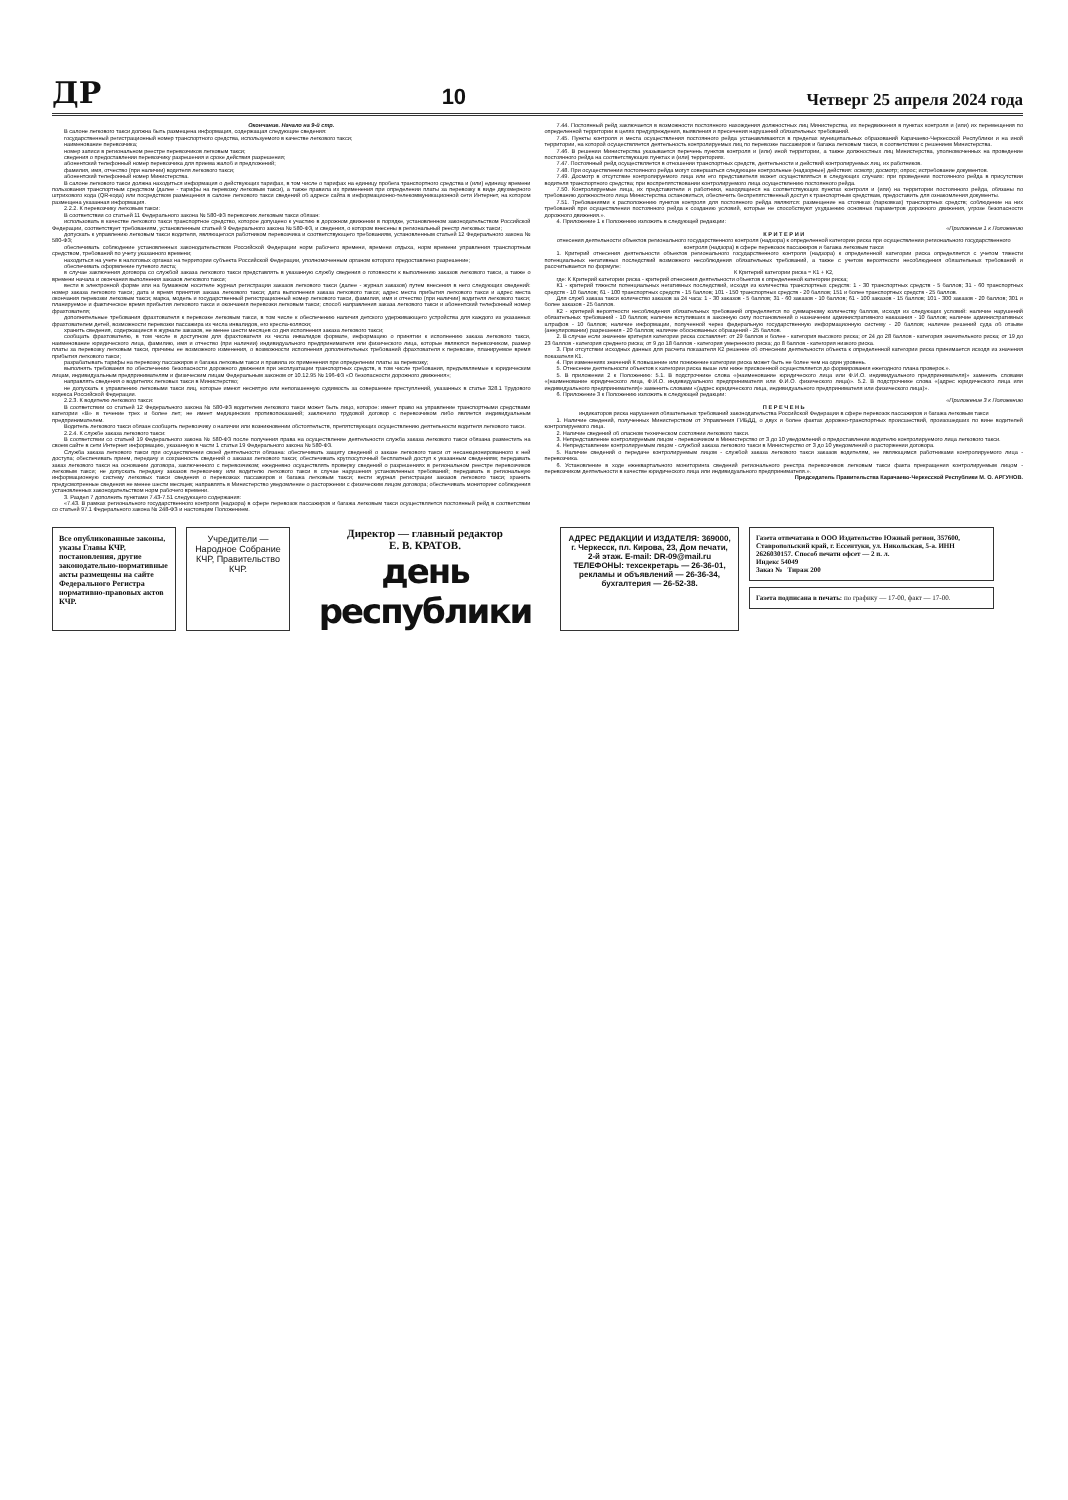ДР 10 Четверг 25 апреля 2024 года
Окончание. Начало на 9-й стр.
В салоне легкового такси должна быть размещена информация, содержащая следующие сведения:
государственный регистрационный номер транспортного средства, используемого в качестве легкового такси;
наименование перевозчика;
номер записи в региональном реестре перевозчиков легковым такси;
сведения о предоставлении перевозчику разрешения и сроке действия разрешения;
абонентский телефонный номер перевозчика для приема жалоб и предложений;
фамилия, имя, отчество (при наличии) водителя легкового такси;
абонентский телефонный номер Министерства.
В салоне легкового такси должна находиться информация о действующих тарифах, в том числе о тарифах на единицу пробега транспортного средства и (или) единицу времени пользования транспортным средством (далее - тарифы на перевозку легковым такси), а также правила их применения при определении платы за перевозку в виде двухмерного штрихового кода (QR-кода) или посредством размещения в салоне легкового такси сведений об адресе сайта в информационно-телекоммуникационной сети Интернет, на котором размещена указанная информация.
2.2.2. К перевозчику легковым такси:
В соответствии со статьей 11 Федерального закона № 580-ФЗ перевозчик легковым такси обязан:
использовать в качестве легкового такси транспортное средство, которое допущено к участию в дорожном движении в порядке, установленном законодательством Российской Федерации, соответствует требованиям, установленным статьей 9 Федерального закона № 580-ФЗ, и сведения, о котором внесены в региональный реестр легковых такси;
допускать к управлению легковым такси водителя, являющегося работником перевозчика и соответствующего требованиям, установленным статьей 12 Федерального закона № 580-ФЗ;
обеспечивать соблюдение установленных законодательством Российской Федерации норм рабочего времени, времени отдыха, норм времени управления транспортным средством, требований по учету указанного времени;
находиться на учете в налоговых органах на территории субъекта Российской Федерации, уполномоченным органом которого предоставлено разрешение;
обеспечивать оформление путевого листа;
в случае заключения договора со службой заказа легкового такси представлять в указанную службу сведения о готовности к выполнению заказов легкового такси, а также о времени начала и окончания выполнения заказов легкового такси;
вести в электронной форме или на бумажном носителе журнал регистрации заказов легкового такси (далее - журнал заказов) путем внесения в него следующих сведений: номер заказа легкового такси; дата и время принятия заказа легкового такси; дата выполнения заказа легкового такси; адрес места прибытия легкового такси и адрес места окончания перевозки легковым такси; марка, модель и государственный регистрационный номер легкового такси, фамилия, имя и отчество (при наличии) водителя легкового такси; планируемое и фактическое время прибытия легкового такси и окончания перевозки легковым такси; способ направления заказа легкового такси и абонентский телефонный номер фрахтователя;
дополнительные требования фрахтователя к перевозке легковым такси, в том числе к обеспечению наличия детского удерживающего устройства для каждого из указанных фрахтователем детей, возможности перевозки пассажира из числа инвалидов, его кресла-коляски;
хранить сведения, содержащиеся в журнале заказов, не менее шести месяцев со дня исполнения заказа легкового такси;
сообщать фрахтователю, в том числе в доступном для фрахтователя из числа инвалидов формате, информацию о принятии к исполнению заказа легкового такси, наименование юридического лица, фамилию, имя и отчество (при наличии) индивидуального предпринимателя или физического лица, которые являются перевозчиком, размер платы за перевозку легковым такси, причины ее возможного изменения, о возможности исполнения дополнительных требований фрахтователя к перевозке, планируемое время прибытия легкового такси;
разрабатывать тарифы на перевозку пассажиров и багажа легковым такси и правила их применения при определении платы за перевозку;
выполнять требования по обеспечению безопасности дорожного движения при эксплуатации транспортных средств, в том числе требования, предъявляемые к юридическим лицам, индивидуальным предпринимателям и физическим лицам Федеральным законом от 10.12.95 № 196-ФЗ «О безопасности дорожного движения»;
направлять сведения о водителях легковых такси в Министерство;
не допускать к управлению легковыми такси лиц, которые имеют неснятую или непогашенную судимость за совершение преступлений, указанных в статье 328.1 Трудового кодекса Российской Федерации.
2.2.3. К водителю легкового такси:
В соответствии со статьей 12 Федерального закона № 580-ФЗ водителем легкового такси может быть лицо, которое: имеет право на управление транспортными средствами категории «В» в течение трех и более лет; не имеет медицинских противопоказаний; заключило трудовой договор с перевозчиком либо является индивидуальным предпринимателем.
Водитель легкового такси обязан сообщить перевозчику о наличии или возникновении обстоятельств, препятствующих осуществлению деятельности водителя легкового такси.
2.2.4. К службе заказа легкового такси:
В соответствии со статьей 19 Федерального закона № 580-ФЗ после получения права на осуществление деятельности служба заказа легкового такси обязана разместить на своем сайте в сети Интернет информацию, указанную в части 1 статьи 19 Федерального закона № 580-ФЗ.
Служба заказа легкового такси при осуществлении своей деятельности обязана: обеспечивать защиту сведений о заказе легкового такси от несанкционированного к ней доступа; обеспечивать прием, передачу и сохранность сведений о заказах легкового такси; обеспечивать круглосуточный бесплатный доступ к указанным сведениям; передавать заказ легкового такси на основании договора, заключенного с перевозчиком; ежедневно осуществлять проверку сведений о разрешениях в региональном реестре перевозчиков легковым такси; не допускать передачу заказов перевозчику или водителю легкового такси в случае нарушения установленных требований; передавать в региональную информационную систему легковых такси сведения о перевозках пассажиров и багажа легковым такси; вести журнал регистрации заказов легкового такси; хранить предусмотренные сведения не менее шести месяцев; направлять в Министерство уведомление о расторжении с физическим лицом договора; обеспечивать мониторинг соблюдения установленных законодательством норм рабочего времени.
3. Раздел 7 дополнить пунктами 7.43-7.51 следующего содержания:
«7.43. В рамках регионального государственного контроля (надзора) в сфере перевозок пассажиров и багажа легковым такси осуществляется постоянный рейд в соответствии со статьей 97.1 Федерального закона № 248-ФЗ и настоящим Положением.
7.44. Постоянный рейд заключается в возможности постоянного нахождения должностных лиц Министерства, их передвижения в пунктах контроля и (или) их перемещения по определенной территории в целях предупреждения, выявления и пресечения нарушений обязательных требований.
7.45. Пункты контроля и места осуществления постоянного рейда устанавливаются в пределах муниципальных образований Карачаево-Черкесской Республики и на иной территории, на которой осуществляется деятельность контролируемых лиц по перевозке пассажиров и багажа легковым такси, в соответствии с решением Министерства.
7.46. В решении Министерства указывается перечень пунктов контроля и (или) иной территории, а также должностных лиц Министерства, уполномоченных на проведение постоянного рейда на соответствующих пунктах и (или) территориях.
7.47. Постоянный рейд осуществляется в отношении транспортных средств, деятельности и действий контролируемых лиц, их работников.
7.48. При осуществлении постоянного рейда могут совершаться следующие контрольные (надзорные) действия: осмотр; досмотр; опрос; истребование документов.
7.49. Досмотр в отсутствие контролируемого лица или его представителя может осуществляться в следующих случаях: при проведении постоянного рейда в присутствии водителя транспортного средства; при воспрепятствовании контролируемого лица осуществлению постоянного рейда.
7.50. Контролируемые лица, их представители и работники, находящиеся на соответствующих пунктах контроля и (или) на территории постоянного рейда, обязаны по требованию должностного лица Министерства остановиться, обеспечить беспрепятственный доступ к транспортным средствам, предоставить для ознакомления документы.
7.51. Требованиями к расположению пунктов контроля для постоянного рейда являются: размещение на стоянках (парковках) транспортных средств; соблюдение на них требований при осуществлении постоянного рейда к созданию условий, которые не способствуют ухудшению основных параметров дорожного движения, угрозе безопасности дорожного движения.».
4. Приложение 1 к Положению изложить в следующей редакции:
«Приложение 1 к Положению
К Р И Т Е Р И И
отнесения деятельности объектов регионального государственного контроля (надзора) к определенной категории риска при осуществлении регионального государственного контроля (надзора) в сфере перевозок пассажиров и багажа легковым такси
1. Критерий отнесения деятельности объектов регионального государственного контроля (надзора) к определенной категории риска определяется с учетом тяжести потенциальных негативных последствий возможного несоблюдения обязательных требований, а также с учетом вероятности несоблюдения обязательных требований и рассчитывается по формуле:
К Критерий категории риска = К1 + К2,
где: К Критерий категории риска - критерий отнесения деятельности объектов к определенной категории риска;
К1 - критерий тяжести потенциальных негативных последствий, исходя из количества транспортных средств: 1 - 30 транспортных средств - 5 баллов; 31 - 60 транспортных средств - 10 баллов; 61 - 100 транспортных средств - 15 баллов; 101 - 150 транспортных средств - 20 баллов; 151 и более транспортных средств - 25 баллов.
Для служб заказа такси количество заказов за 24 часа: 1 - 30 заказов - 5 баллов; 31 - 60 заказов - 10 баллов; 61 - 100 заказов - 15 баллов; 101 - 300 заказов - 20 баллов; 301 и более заказов - 25 баллов.
К2 - критерий вероятности несоблюдения обязательных требований определяется по суммарному количеству баллов, исходя из следующих условий: наличие нарушений обязательных требований - 10 баллов; наличие вступивших в законную силу постановлений о назначении административного наказания - 10 баллов; наличие административных штрафов - 10 баллов; наличие информации, полученной через федеральную государственную информационную систему - 20 баллов; наличие решений суда об отзыве (аннулировании) разрешения - 20 баллов; наличие обоснованных обращений - 25 баллов.
2. В случае если значение критерия категории риска составляет: от 29 баллов и более - категория высокого риска; от 24 до 28 баллов - категория значительного риска; от 19 до 23 баллов - категория среднего риска; от 9 до 18 баллов - категория умеренного риска; до 8 баллов - категория низкого риска.
3. При отсутствии исходных данных для расчета показателя К2 решение об отнесении деятельности объекта к определенной категории риска принимается исходя из значения показателя К1.
4. При изменениях значений К повышение или понижение категории риска может быть не более чем на один уровень.
5. Отнесение деятельности объектов к категории риска выше или ниже присвоенной осуществляется до формирования ежегодного плана проверок.».
5. В приложении 2 к Положению: 5.1. В подстрочнике слова «(наименование юридического лица или Ф.И.О. индивидуального предпринимателя)» заменить словами «(наименование юридического лица, Ф.И.О. индивидуального предпринимателя или Ф.И.О. физического лица)». 5.2. В подстрочнике слова «(адрес юридического лица или индивидуального предпринимателя)» заменить словами «(адрес юридического лица, индивидуального предпринимателя или физического лица)».
6. Приложение 3 к Положению изложить в следующей редакции:
«Приложение 3 к Положению
П Е Р Е Ч Е Н Ь
индикаторов риска нарушения обязательных требований законодательства Российской Федерации в сфере перевозок пассажиров и багажа легковым такси
1. Наличие сведений, полученных Министерством от Управления ГИБДД, о двух и более фактах дорожно-транспортных происшествий, произошедших по вине водителей контролируемого лица.
2. Наличие сведений об опасном техническом состоянии легкового такси.
3. Непредставление контролируемым лицом - перевозчиком в Министерство от 3 до 10 уведомлений о предоставлении водителю контролируемого лица легкового такси.
4. Непредставление контролируемым лицом - службой заказа легкового такси в Министерство от 3 до 10 уведомлений о расторжении договора.
5. Наличие сведений о передаче контролируемым лицом - службой заказа легкового такси заказов водителям, не являющимся работниками контролируемого лица - перевозчика.
6. Установление в ходе ежеквартального мониторинга сведений регионального реестра перевозчиков легковым такси факта прекращения контролируемым лицом - перевозчиком деятельности в качестве юридического лица или индивидуального предпринимателя.».
Председатель Правительства Карачаево-Черкесской Республики М. О. АРГУНОВ.
Все опубликованные законы, указы Главы КЧР, постановления, другие законодательно-нормативные акты размещены на сайте Федерального Регистра нормативно-правовых актов КЧР.
Учредители — Народное Собрание КЧР, Правительство КЧР.
Директор — главный редактор
Е. В. КРАТОВ.
день республики
АДРЕС РЕДАКЦИИ И ИЗДАТЕЛЯ: 369000, г. Черкесск, пл. Кирова, 23, Дом печати, 2-й этаж. E-mail: DR-09@mail.ru ТЕЛЕФОНЫ: техсекретарь — 26-36-01, рекламы и объявлений — 26-36-34, бухгалтерия — 26-52-38.
Газета отпечатана в ООО Издательство Южный регион, 357600, Ставропольский край, г. Ессентуки, ул. Никольская, 5-а. ИНН 2626030157. Способ печати офсет — 2 п. л.
Индекс 54049
Заказ № Тираж 200
Газета подписана в печать: по графику — 17-00, факт — 17-00.